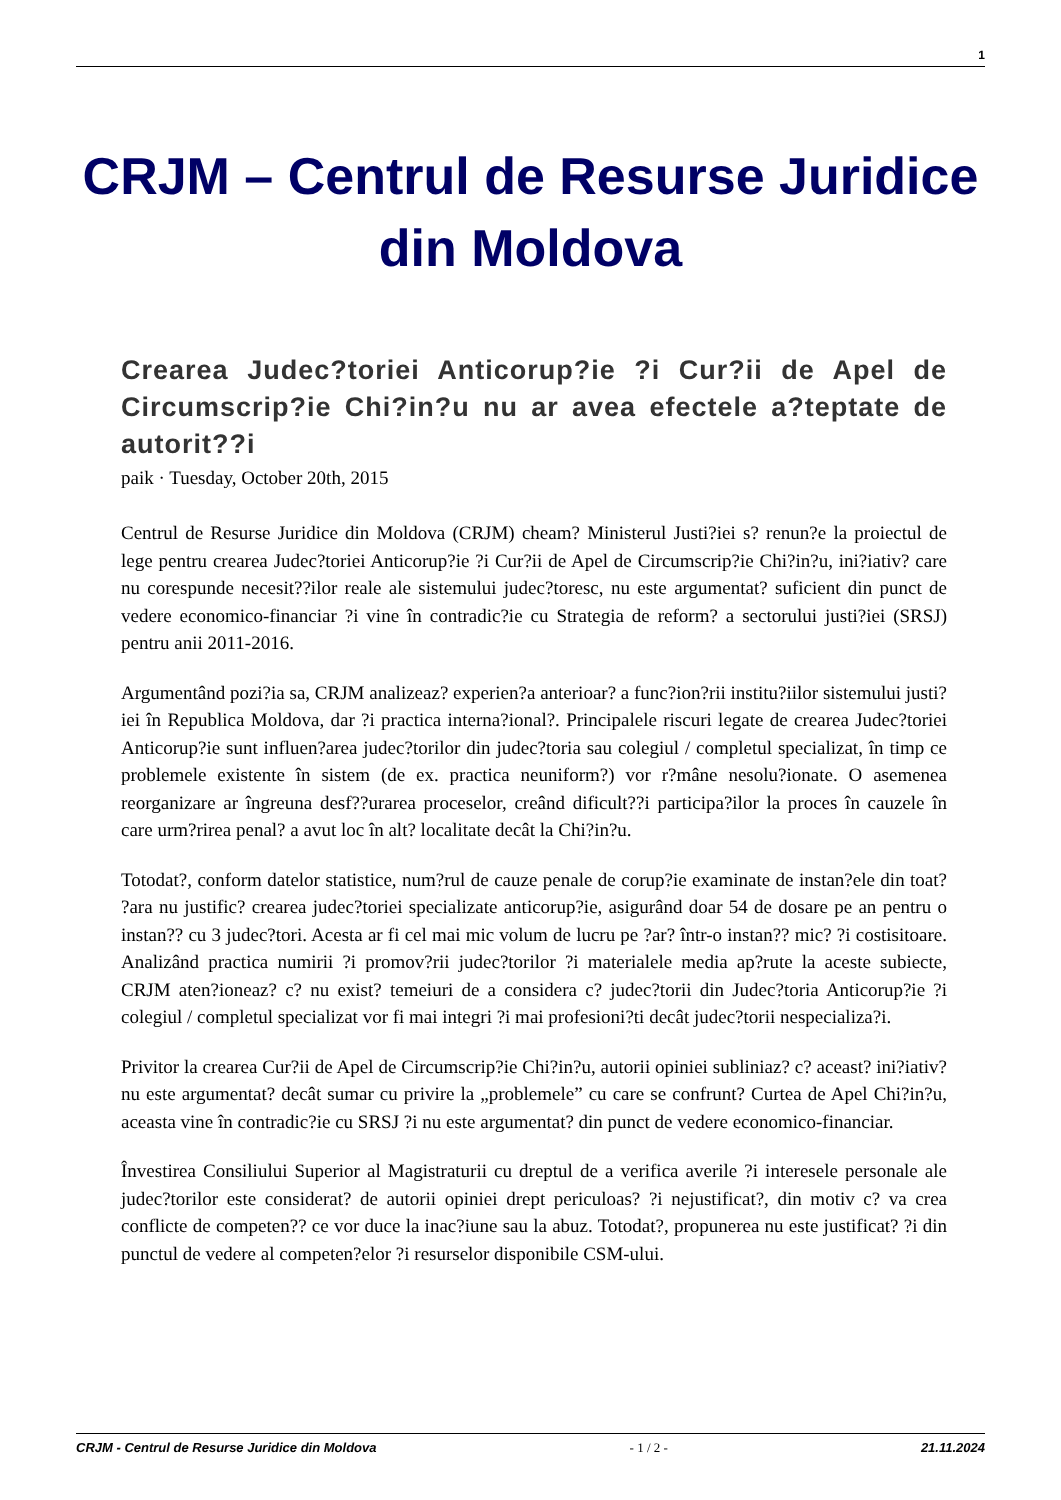1
CRJM – Centrul de Resurse Juridice din Moldova
Crearea Judec?toriei Anticorup?ie ?i Cur?ii de Apel de Circumscrip?ie Chi?in?u nu ar avea efectele a?teptate de autorit??i
paik · Tuesday, October 20th, 2015
Centrul de Resurse Juridice din Moldova (CRJM) cheam? Ministerul Justi?iei s? renun?e la proiectul de lege pentru crearea Judec?toriei Anticorup?ie ?i Cur?ii de Apel de Circumscrip?ie Chi?in?u, ini?iativ? care nu corespunde necesit??ilor reale ale sistemului judec?toresc, nu este argumentat? suficient din punct de vedere economico-financiar ?i vine în contradic?ie cu Strategia de reform? a sectorului justi?iei (SRSJ) pentru anii 2011-2016.
Argumentând pozi?ia sa, CRJM analizeaz? experien?a anterioar? a func?ion?rii institu?iilor sistemului justi?iei în Republica Moldova, dar ?i practica interna?ional?. Principalele riscuri legate de crearea Judec?toriei Anticorup?ie sunt influen?area judec?torilor din judec?toria sau colegiul / completul specializat, în timp ce problemele existente în sistem (de ex. practica neuniform?) vor r?mâne nesolu?ionate. O asemenea reorganizare ar îngreuna desf??urarea proceselor, creând dificult??i participa?ilor la proces în cauzele în care urm?rirea penal? a avut loc în alt? localitate decât la Chi?in?u.
Totodat?, conform datelor statistice, num?rul de cauze penale de corup?ie examinate de instan?ele din toat? ?ara nu justific? crearea judec?toriei specializate anticorup?ie, asigurând doar 54 de dosare pe an pentru o instan?? cu 3 judec?tori. Acesta ar fi cel mai mic volum de lucru pe ?ar? într-o instan?? mic? ?i costisitoare. Analizând practica numirii ?i promov?rii judec?torilor ?i materialele media ap?rute la aceste subiecte, CRJM aten?ioneaz? c? nu exist? temeiuri de a considera c? judec?torii din Judec?toria Anticorup?ie ?i colegiul / completul specializat vor fi mai integri ?i mai profesioni?ti decât judec?torii nespecializa?i.
Privitor la crearea Cur?ii de Apel de Circumscrip?ie Chi?in?u, autorii opiniei subliniaz? c? aceast? ini?iativ? nu este argumentat? decât sumar cu privire la „problemele” cu care se confrunt? Curtea de Apel Chi?in?u, aceasta vine în contradic?ie cu SRSJ ?i nu este argumentat? din punct de vedere economico-financiar.
Învestirea Consiliului Superior al Magistraturii cu dreptul de a verifica averile ?i interesele personale ale judec?torilor este considerat? de autorii opiniei drept periculoas? ?i nejustificat?, din motiv c? va crea conflicte de competen?? ce vor duce la inac?iune sau la abuz. Totodat?, propunerea nu este justificat? ?i din punctul de vedere al competen?elor ?i resurselor disponibile CSM-ului.
CRJM - Centrul de Resurse Juridice din Moldova - 1 / 2 - 21.11.2024